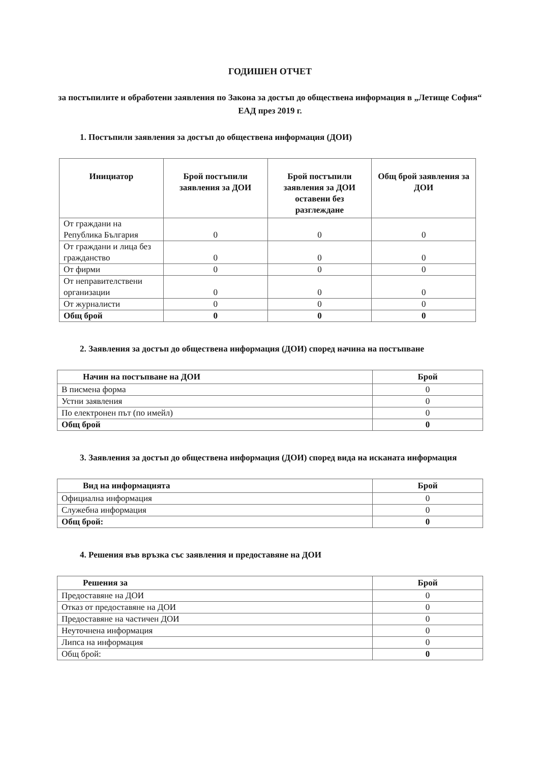ГОДИШЕН ОТЧЕТ
за постъпилите и обработени заявления по Закона за достъп до обществена информация в „Летище София“ ЕАД през 2019 г.
1. Постъпили заявления за достъп до обществена информация (ДОИ)
| Инициатор | Брой постъпили заявления за ДОИ | Брой постъпили заявления за ДОИ оставени без разглеждане | Общ брой заявления за ДОИ |
| --- | --- | --- | --- |
| От граждани на Република България | 0 | 0 | 0 |
| От граждани и лица без гражданство | 0 | 0 | 0 |
| От фирми | 0 | 0 | 0 |
| От неправителствени организации | 0 | 0 | 0 |
| От журналисти | 0 | 0 | 0 |
| Общ брой | 0 | 0 | 0 |
2. Заявления за достъп до обществена информация (ДОИ) според начина на постъпване
| Начин на постъпване на ДОИ | Брой |
| --- | --- |
| В писмена форма | 0 |
| Устни заявления | 0 |
| По електронен път (по имейл) | 0 |
| Общ брой | 0 |
3. Заявления за достъп до обществена информация (ДОИ) според вида на исканата информация
| Вид на информацията | Брой |
| --- | --- |
| Официална информация | 0 |
| Служебна информация | 0 |
| Общ брой: | 0 |
4. Решения във връзка със заявления и предоставяне на ДОИ
| Решения за | Брой |
| --- | --- |
| Предоставяне на ДОИ | 0 |
| Отказ от предоставяне на ДОИ | 0 |
| Предоставяне на частичен ДОИ | 0 |
| Неуточнена информация | 0 |
| Липса на информация | 0 |
| Общ брой: | 0 |